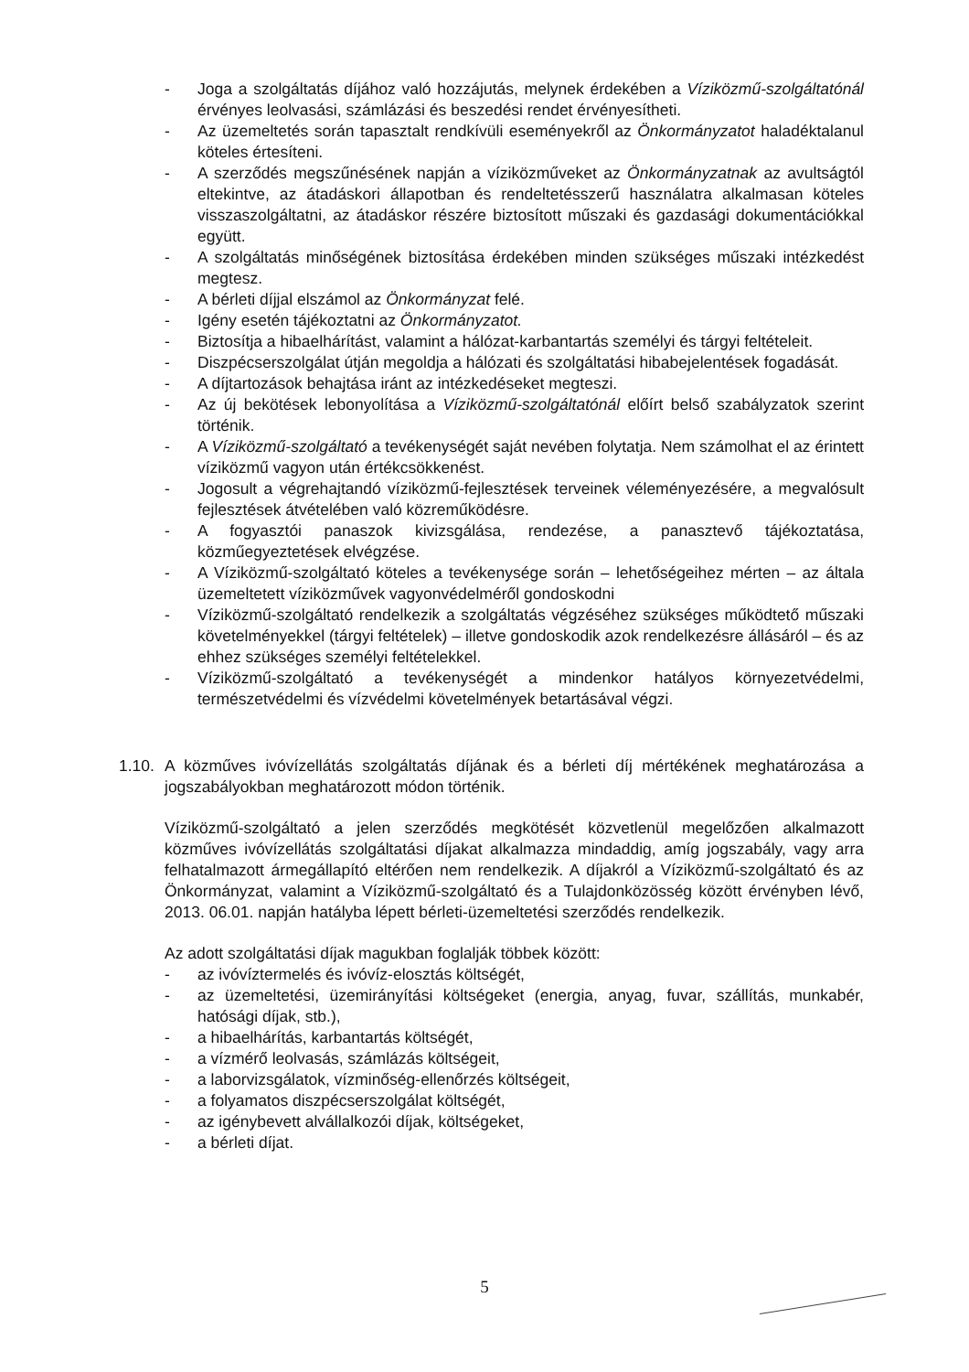- Joga a szolgáltatás díjához való hozzájutás, melynek érdekében a Víziközmű-szolgáltatónál érvényes leolvasási, számlázási és beszedési rendet érvényesítheti.
- Az üzemeltetés során tapasztalt rendkívüli eseményekről az Önkormányzatot haladéktalanul köteles értesíteni.
- A szerződés megszűnésének napján a víziközműveket az Önkormányzatnak az avultságtól eltekintve, az átadáskori állapotban és rendeltetésszerű használatra alkalmasan köteles visszaszolgáltatni, az átadáskor részére biztosított műszaki és gazdasági dokumentációkkal együtt.
- A szolgáltatás minőségének biztosítása érdekében minden szükséges műszaki intézkedést megtesz.
- A bérleti díjjal elszámol az Önkormányzat felé.
- Igény esetén tájékoztatni az Önkormányzatot.
- Biztosítja a hibaelhárítást, valamint a hálózat-karbantartás személyi és tárgyi feltételeit.
- Diszpécserszolgálat útján megoldja a hálózati és szolgáltatási hibabejelentések fogadását.
- A díjtartozások behajtása iránt az intézkedéseket megteszi.
- Az új bekötések lebonyolítása a Víziközmű-szolgáltatónál előírt belső szabályzatok szerint történik.
- A Víziközmű-szolgáltató a tevékenységét saját nevében folytatja. Nem számolhat el az érintett víziközmű vagyon után értékcsökkenést.
- Jogosult a végrehajtandó víziközmű-fejlesztések terveinek véleményezésére, a megvalósult fejlesztések átvételében való közreműködésre.
- A fogyasztói panaszok kivizsgálása, rendezése, a panasztevő tájékoztatása, közműegyeztetések elvégzése.
- A Víziközmű-szolgáltató köteles a tevékenysége során – lehetőségeihez mérten – az általa üzemeltetett víziközművek vagyonvédelméről gondoskodni
- Víziközmű-szolgáltató rendelkezik a szolgáltatás végzéséhez szükséges működtető műszaki követelményekkel (tárgyi feltételek) – illetve gondoskodik azok rendelkezésre állásáról – és az ehhez szükséges személyi feltételekkel.
- Víziközmű-szolgáltató a tevékenységét a mindenkor hatályos környezetvédelmi, természetvédelmi és vízvédelmi követelmények betartásával végzi.
1.10. A közműves ivóvízellátás szolgáltatás díjának és a bérleti díj mértékének meghatározása a jogszabályokban meghatározott módon történik.
Víziközmű-szolgáltató a jelen szerződés megkötését közvetlenül megelőzően alkalmazott közműves ivóvízellátás szolgáltatási díjakat alkalmazza mindaddig, amíg jogszabály, vagy arra felhatalmazott ármegállapító eltérően nem rendelkezik. A díjakról a Víziközmű-szolgáltató és az Önkormányzat, valamint a Víziközmű-szolgáltató és a Tulajdonközösség között érvényben lévő, 2013. 06.01. napján hatályba lépett bérleti-üzemeltetési szerződés rendelkezik.
Az adott szolgáltatási díjak magukban foglalják többek között:
- az ivóvíztermelés és ivóvíz-elosztás költségét,
- az üzemeltetési, üzemirányítási költségeket (energia, anyag, fuvar, szállítás, munkabér, hatósági díjak, stb.),
- a hibaelhárítás, karbantartás költségét,
- a vízmérő leolvasás, számlázás költségeit,
- a laborvizsgálatok, vízminőség-ellenőrzés költségeit,
- a folyamatos diszpécserszolgálat költségét,
- az igénybevett alvállalkozói díjak, költségeket,
- a bérleti díjat.
5